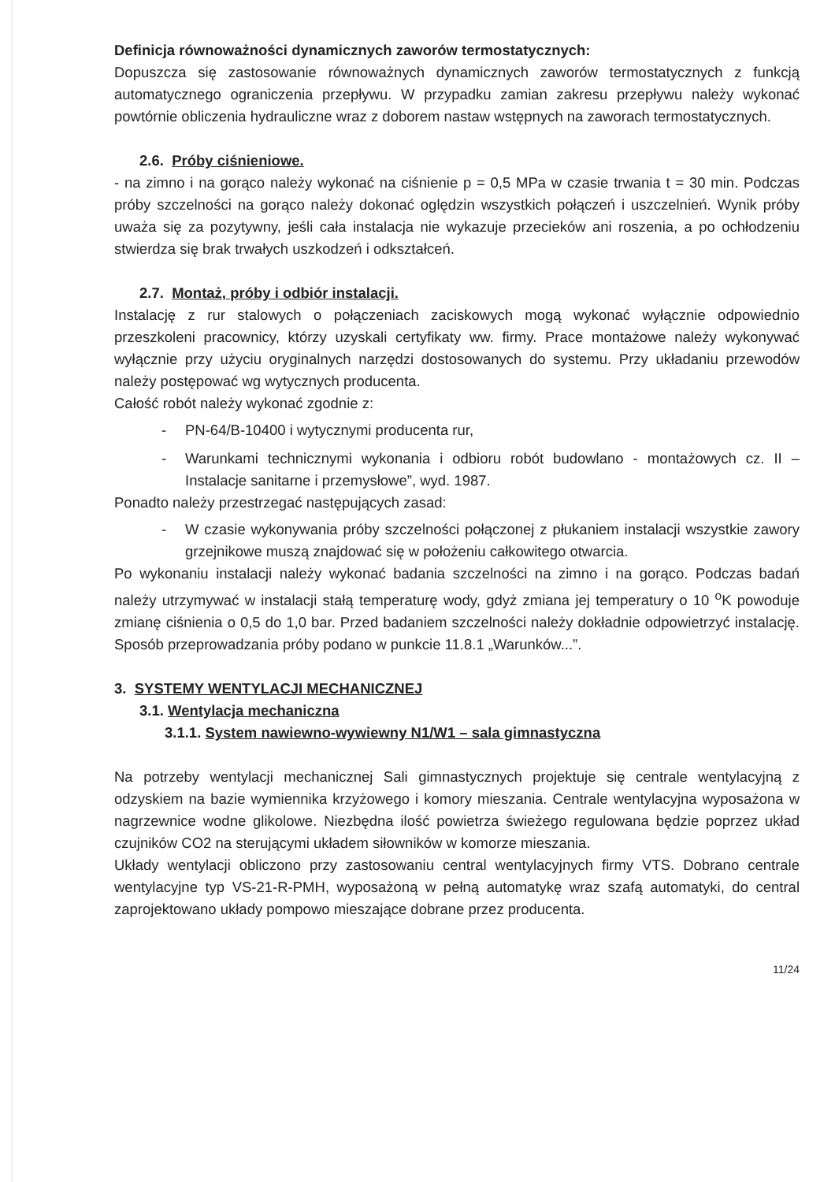Definicja równoważności dynamicznych zaworów termostatycznych:
Dopuszcza się zastosowanie równoważnych dynamicznych zaworów termostatycznych z funkcją automatycznego ograniczenia przepływu. W przypadku zamian zakresu przepływu należy wykonać powtórnie obliczenia hydrauliczne wraz z doborem nastaw wstępnych na zaworach termostatycznych.
2.6. Próby ciśnieniowe.
- na zimno i na gorąco należy wykonać na ciśnienie p = 0,5 MPa w czasie trwania t = 30 min. Podczas próby szczelności na gorąco należy dokonać oględzin wszystkich połączeń i uszczelnień. Wynik próby uważa się za pozytywny, jeśli cała instalacja nie wykazuje przecieków ani roszenia, a po ochłodzeniu stwierdza się brak trwałych uszkodzeń i odkształceń.
2.7. Montaż, próby i odbiór instalacji.
Instalację z rur stalowych o połączeniach zaciskowych mogą wykonać wyłącznie odpowiednio przeszkoleni pracownicy, którzy uzyskali certyfikaty ww. firmy. Prace montażowe należy wykonywać wyłącznie przy użyciu oryginalnych narzędzi dostosowanych do systemu. Przy układaniu przewodów należy postępować wg wytycznych producenta.
Całość robót należy wykonać zgodnie z:
- PN-64/B-10400 i wytycznymi producenta rur,
- Warunkami technicznymi wykonania i odbioru robót budowlano - montażowych cz. II – Instalacje sanitarne i przemysłowe”, wyd. 1987.
Ponadto należy przestrzegać następujących zasad:
- W czasie wykonywania próby szczelności połączonej z płukaniem instalacji wszystkie zawory grzejnikowe muszą znajdować się w położeniu całkowitego otwarcia.
Po wykonaniu instalacji należy wykonać badania szczelności na zimno i na gorąco. Podczas badań należy utrzymywać w instalacji stałą temperaturę wody, gdyż zmiana jej temperatury o 10 <sup>o</sup>K powoduje zmianę ciśnienia o 0,5 do 1,0 bar. Przed badaniem szczelności należy dokładnie odpowietrzyć instalację. Sposób przeprowadzania próby podano w punkcie 11.8.1 „Warunków...”.
3. SYSTEMY WENTYLACJI MECHANICZNEJ
3.1. Wentylacja mechaniczna
3.1.1. System nawiewno-wywiewny N1/W1 – sala gimnastyczna
Na potrzeby wentylacji mechanicznej Sali gimnastycznych projektuje się centrale wentylacyjną z odzyskiem na bazie wymiennika krzyżowego i komory mieszania. Centrale wentylacyjna wyposażona w nagrzewnice wodne glikolowe. Niezbędna ilość powietrza świeżego regulowana będzie poprzez układ czujników CO2 na sterującymi układem siłowników w komorze mieszania.
Układy wentylacji obliczono przy zastosowaniu central wentylacyjnych firmy VTS. Dobrano centrale wentylacyjne typ VS-21-R-PMH, wyposażoną w pełną automatykę wraz szafą automatyki, do central zaprojektowano układy pompowo mieszające dobrane przez producenta.
11/24